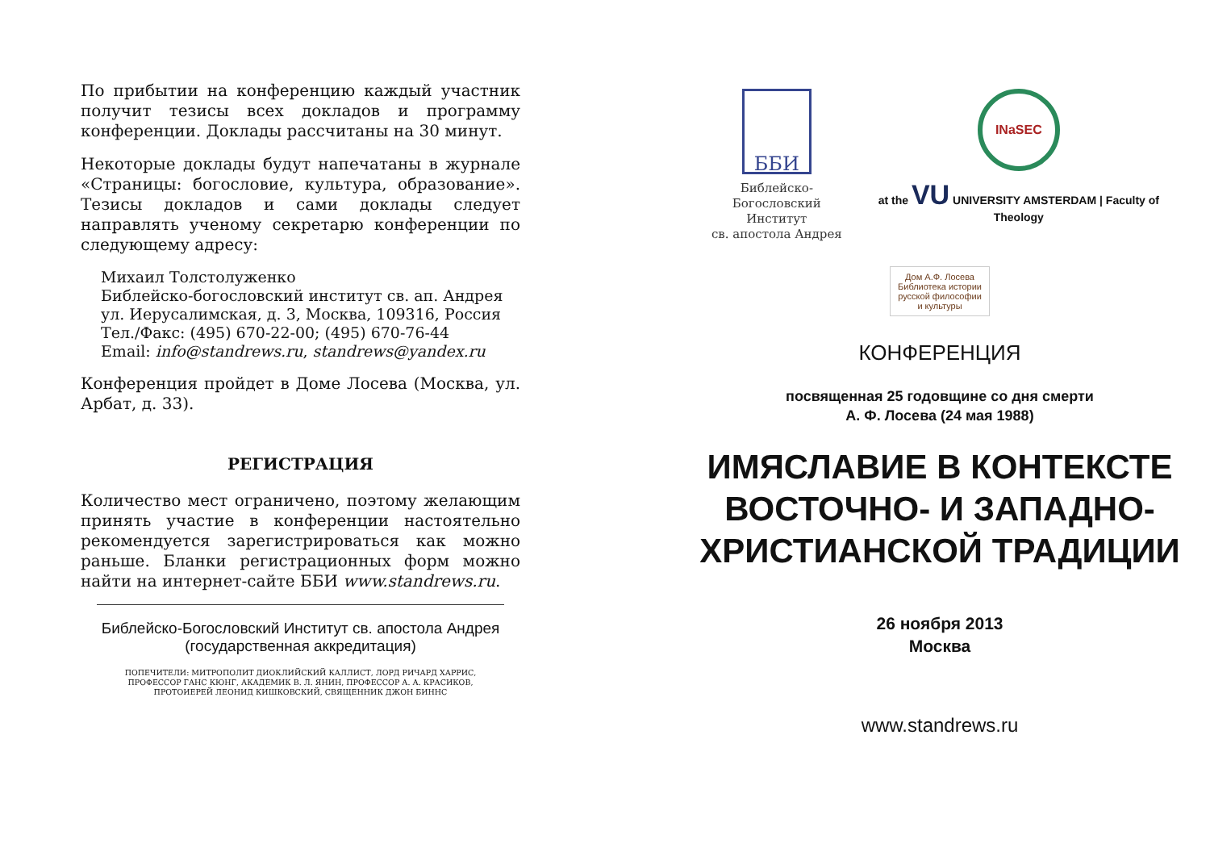По прибытии на конференцию каждый участник получит тезисы всех докладов и программу конференции. Доклады рассчитаны на 30 минут.
Некоторые доклады будут напечатаны в журнале «Страницы: богословие, культура, образование». Тезисы докладов и сами доклады следует направлять ученому секретарю конференции по следующему адресу:
Михаил Толстолуженко
Библейско-богословский институт св. ап. Андрея
ул. Иерусалимская, д. 3, Москва, 109316, Россия
Тел./Факс: (495) 670-22-00; (495) 670-76-44
Email: info@standrews.ru, standrews@yandex.ru
Конференция пройдет в Доме Лосева (Москва, ул. Арбат, д. 33).
РЕГИСТРАЦИЯ
Количество мест ограничено, поэтому желающим принять участие в конференции настоятельно рекомендуется зарегистрироваться как можно раньше. Бланки регистрационных форм можно найти на интернет-сайте ББИ www.standrews.ru.
Библейско-Богословский Институт св. апостола Андрея
(государственная аккредитация)
ПОПЕЧИТЕЛИ: МИТРОПОЛИТ ДИОКЛИЙСКИЙ КАЛЛИСТ, ЛОРД РИЧАРД ХАРРИС,
ПРОФЕССОР ГАНС КЮНГ, АКАДЕМИК В. Л. ЯНИН, ПРОФЕССОР А. А. КРАСИКОВ,
ПРОТОИЕРЕЙ ЛЕОНИД КИШКОВСКИЙ, СВЯЩЕННИК ДЖОН БИННС
ББИ
Библейско-Богословский
Институт
св. апостола Андрея
INaSEC
at the VU UNIVERSITY AMSTERDAM | Faculty of Theology
Дом А.Ф. Лосева
Библиотека истории русской философии и культуры
КОНФЕРЕНЦИЯ
посвященная 25 годовщине со дня смерти
А. Ф. Лосева (24 мая 1988)
ИМЯСЛАВИЕ В КОНТЕКСТЕ ВОСТОЧНО- И ЗАПАДНО-ХРИСТИАНСКОЙ ТРАДИЦИИ
26 ноября 2013
Москва
www.standrews.ru